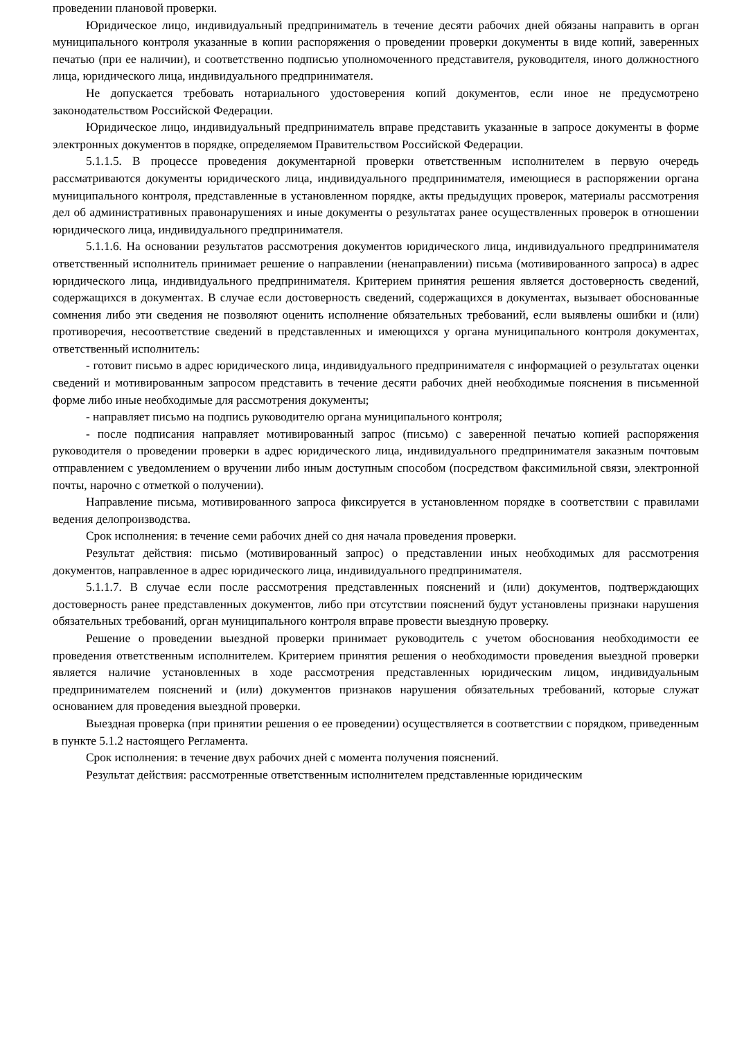проведении плановой проверки.
Юридическое лицо, индивидуальный предприниматель в течение десяти рабочих дней обязаны направить в орган муниципального контроля указанные в копии распоряжения о проведении проверки документы в виде копий, заверенных печатью (при ее наличии), и соответственно подписью уполномоченного представителя, руководителя, иного должностного лица, юридического лица, индивидуального предпринимателя.
Не допускается требовать нотариального удостоверения копий документов, если иное не предусмотрено законодательством Российской Федерации.
Юридическое лицо, индивидуальный предприниматель вправе представить указанные в запросе документы в форме электронных документов в порядке, определяемом Правительством Российской Федерации.
5.1.1.5. В процессе проведения документарной проверки ответственным исполнителем в первую очередь рассматриваются документы юридического лица, индивидуального предпринимателя, имеющиеся в распоряжении органа муниципального контроля, представленные в установленном порядке, акты предыдущих проверок, материалы рассмотрения дел об административных правонарушениях и иные документы о результатах ранее осуществленных проверок в отношении юридического лица, индивидуального предпринимателя.
5.1.1.6. На основании результатов рассмотрения документов юридического лица, индивидуального предпринимателя ответственный исполнитель принимает решение о направлении (ненаправлении) письма (мотивированного запроса) в адрес юридического лица, индивидуального предпринимателя. Критерием принятия решения является достоверность сведений, содержащихся в документах. В случае если достоверность сведений, содержащихся в документах, вызывает обоснованные сомнения либо эти сведения не позволяют оценить исполнение обязательных требований, если выявлены ошибки и (или) противоречия, несоответствие сведений в представленных и имеющихся у органа муниципального контроля документах, ответственный исполнитель:
- готовит письмо в адрес юридического лица, индивидуального предпринимателя с информацией о результатах оценки сведений и мотивированным запросом представить в течение десяти рабочих дней необходимые пояснения в письменной форме либо иные необходимые для рассмотрения документы;
- направляет письмо на подпись руководителю органа муниципального контроля;
- после подписания направляет мотивированный запрос (письмо) с заверенной печатью копией распоряжения руководителя о проведении проверки в адрес юридического лица, индивидуального предпринимателя заказным почтовым отправлением с уведомлением о вручении либо иным доступным способом (посредством факсимильной связи, электронной почты, нарочно с отметкой о получении).
Направление письма, мотивированного запроса фиксируется в установленном порядке в соответствии с правилами ведения делопроизводства.
Срок исполнения: в течение семи рабочих дней со дня начала проведения проверки.
Результат действия: письмо (мотивированный запрос) о представлении иных необходимых для рассмотрения документов, направленное в адрес юридического лица, индивидуального предпринимателя.
5.1.1.7. В случае если после рассмотрения представленных пояснений и (или) документов, подтверждающих достоверность ранее представленных документов, либо при отсутствии пояснений будут установлены признаки нарушения обязательных требований, орган муниципального контроля вправе провести выездную проверку.
Решение о проведении выездной проверки принимает руководитель с учетом обоснования необходимости ее проведения ответственным исполнителем. Критерием принятия решения о необходимости проведения выездной проверки является наличие установленных в ходе рассмотрения представленных юридическим лицом, индивидуальным предпринимателем пояснений и (или) документов признаков нарушения обязательных требований, которые служат основанием для проведения выездной проверки.
Выездная проверка (при принятии решения о ее проведении) осуществляется в соответствии с порядком, приведенным в пункте 5.1.2 настоящего Регламента.
Срок исполнения: в течение двух рабочих дней с момента получения пояснений.
Результат действия: рассмотренные ответственным исполнителем представленные юридическим